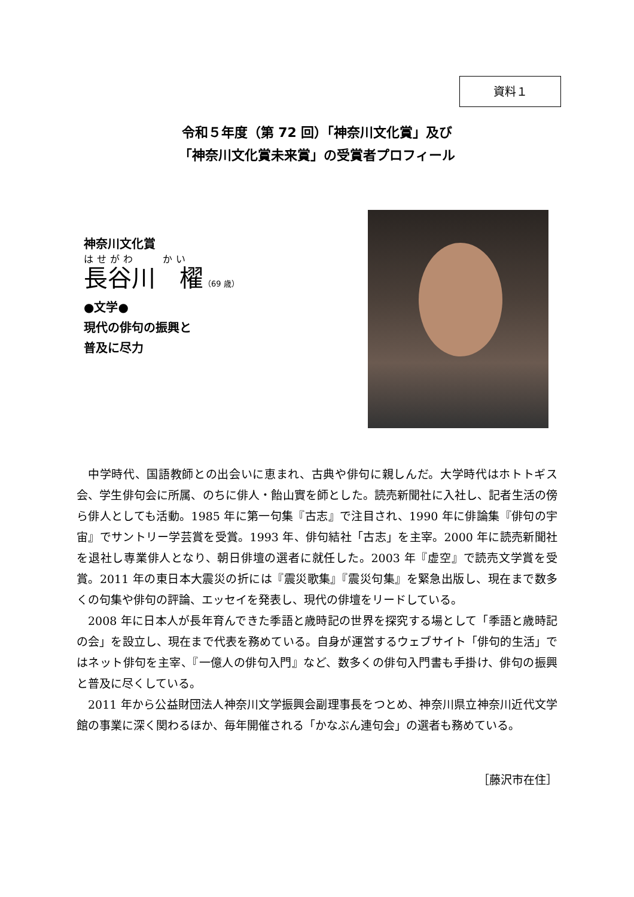資料１
令和５年度（第 72 回）「神奈川文化賞」及び
「神奈川文化賞未来賞」の受賞者プロフィール
神奈川文化賞
はせがわ　　かい
長谷川　櫂（69 歳）
●文学●
現代の俳句の振興と
普及に尽力
中学時代、国語教師との出会いに恵まれ、古典や俳句に親しんだ。大学時代はホトトギス会、学生俳句会に所属、のちに俳人・飴山實を師とした。読売新聞社に入社し、記者生活の傍ら俳人としても活動。1985 年に第一句集『古志』で注目され、1990 年に俳論集『俳句の宇宙』でサントリー学芸賞を受賞。1993 年、俳句結社「古志」を主宰。2000 年に読売新聞社を退社し専業俳人となり、朝日俳壇の選者に就任した。2003 年『虚空』で読売文学賞を受賞。2011 年の東日本大震災の折には『震災歌集』『震災句集』を緊急出版し、現在まで数多くの句集や俳句の評論、エッセイを発表し、現代の俳壇をリードしている。
2008 年に日本人が長年育んできた季語と歳時記の世界を探究する場として「季語と歳時記の会」を設立し、現在まで代表を務めている。自身が運営するウェブサイト「俳句的生活」ではネット俳句を主宰、『一億人の俳句入門』など、数多くの俳句入門書も手掛け、俳句の振興と普及に尽くしている。
2011 年から公益財団法人神奈川文学振興会副理事長をつとめ、神奈川県立神奈川近代文学館の事業に深く関わるほか、毎年開催される「かなぶん連句会」の選者も務めている。
［藤沢市在住］